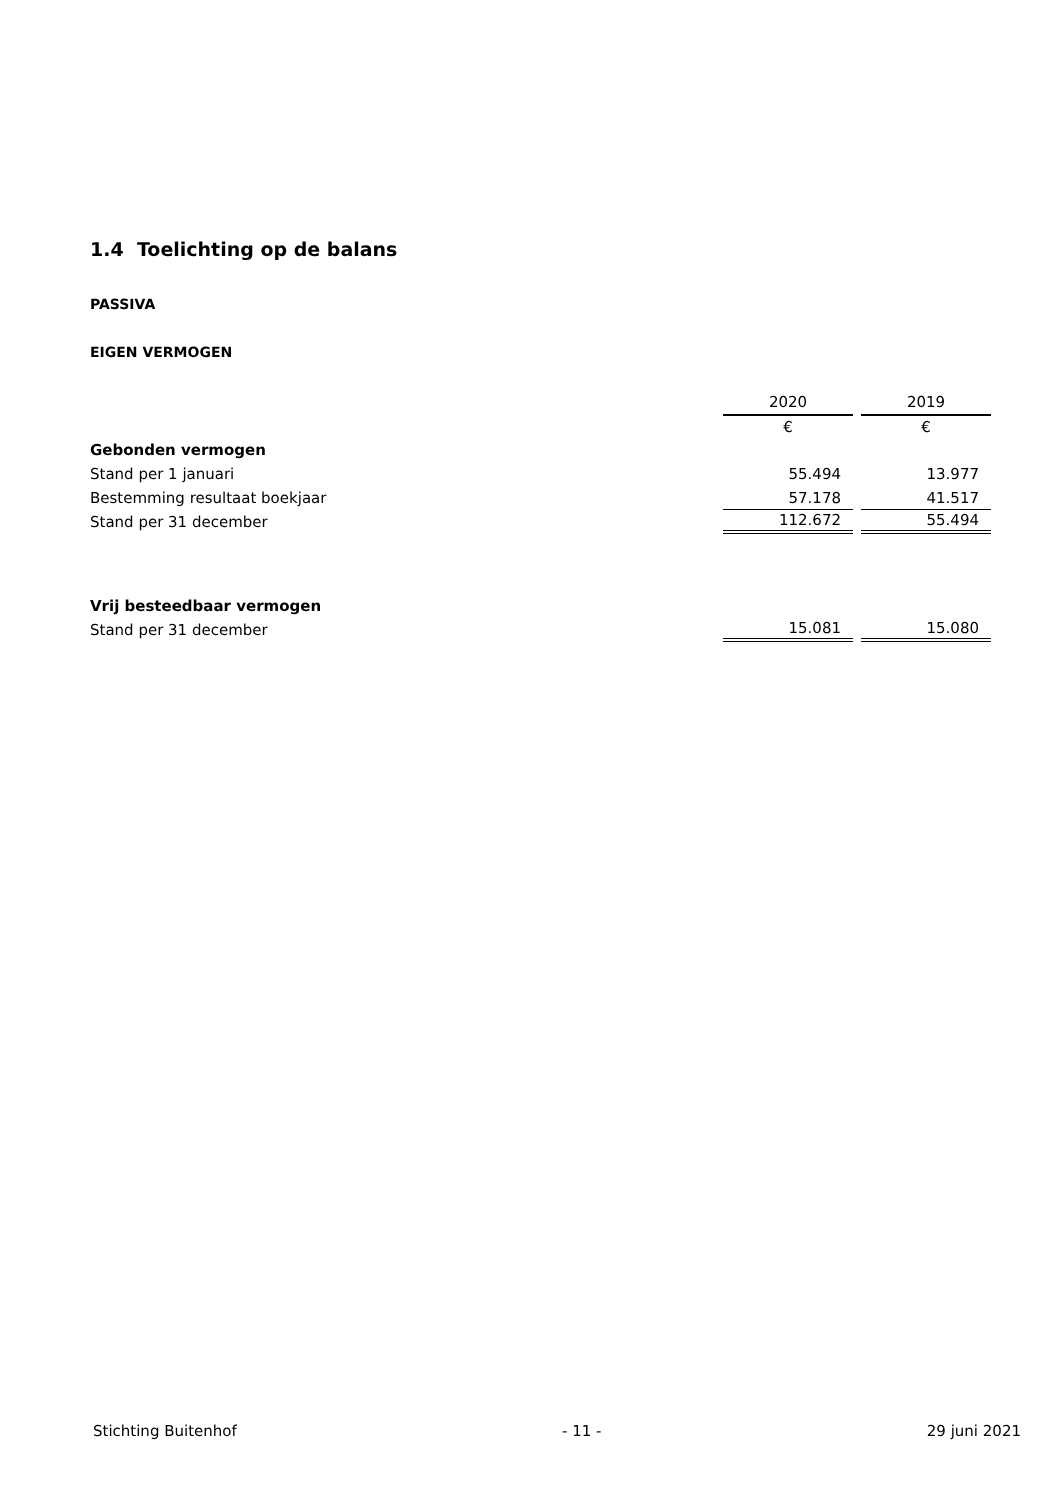1.4 Toelichting op de balans
PASSIVA
EIGEN VERMOGEN
| | 2020 | | 2019 |
| | € | | € |
| Gebonden vermogen | | | |
| Stand per 1 januari | 55.494 | | 13.977 |
| Bestemming resultaat boekjaar | 57.178 | | 41.517 |
| Stand per 31 december | 112.672 | | 55.494 |
| Vrij besteedbaar vermogen | | | |
| Stand per 31 december | 15.081 | | 15.080 |
Stichting Buitenhof - 11 - 29 juni 2021